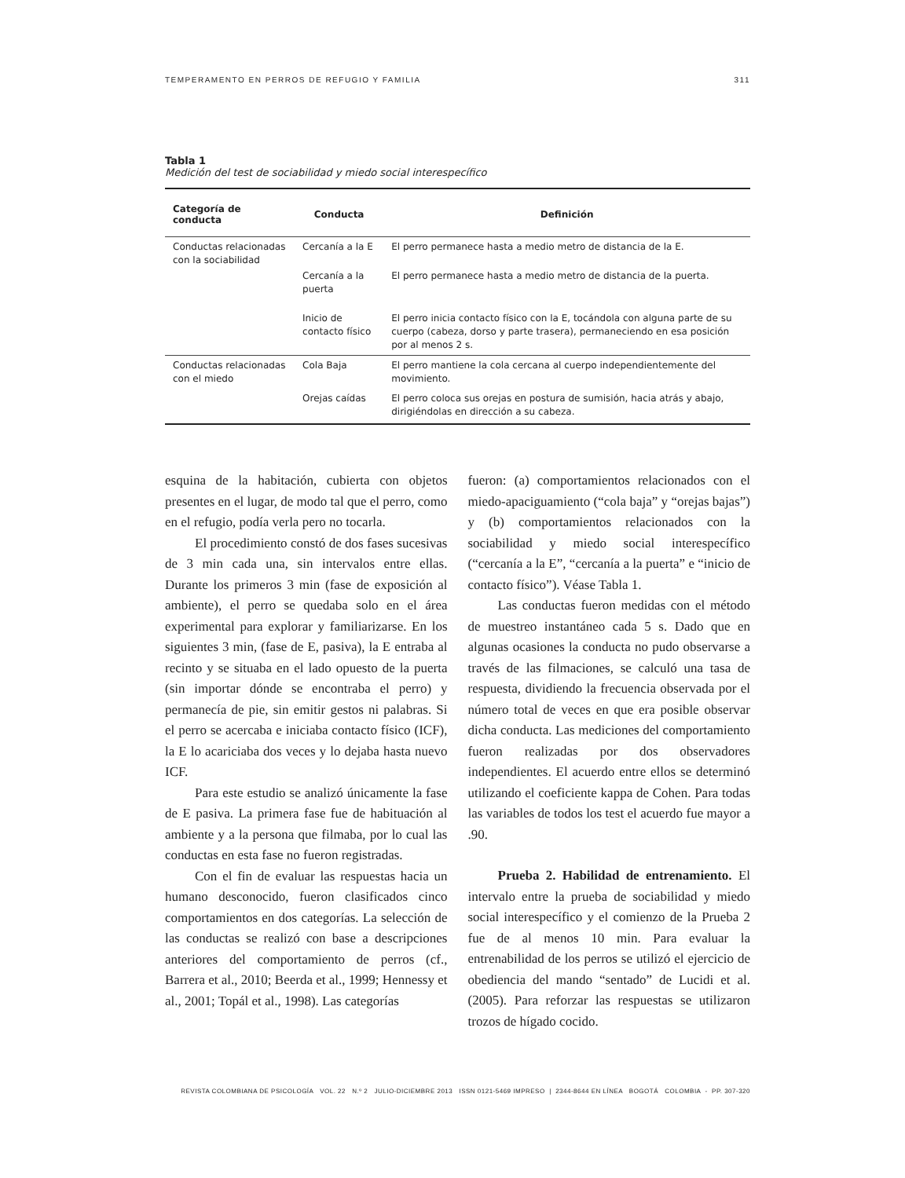TEMPERAMENTO EN PERROS DE REFUGIO Y FAMILIA 311
Tabla 1
Medición del test de sociabilidad y miedo social interespecífico
| Categoría de conducta | Conducta | Definición |
| --- | --- | --- |
| Conductas relacionadas con la sociabilidad | Cercanía a la E | El perro permanece hasta a medio metro de distancia de la E. |
| | Cercanía a la puerta | El perro permanece hasta a medio metro de distancia de la puerta. |
| | Inicio de contacto físico | El perro inicia contacto físico con la E, tocándola con alguna parte de su cuerpo (cabeza, dorso y parte trasera), permaneciendo en esa posición por al menos 2 s. |
| Conductas relacionadas con el miedo | Cola Baja | El perro mantiene la cola cercana al cuerpo independientemente del movimiento. |
| | Orejas caídas | El perro coloca sus orejas en postura de sumisión, hacia atrás y abajo, dirigiéndolas en dirección a su cabeza. |
esquina de la habitación, cubierta con objetos presentes en el lugar, de modo tal que el perro, como en el refugio, podía verla pero no tocarla.
El procedimiento constó de dos fases sucesivas de 3 min cada una, sin intervalos entre ellas. Durante los primeros 3 min (fase de exposición al ambiente), el perro se quedaba solo en el área experimental para explorar y familiarizarse. En los siguientes 3 min, (fase de E, pasiva), la E entraba al recinto y se situaba en el lado opuesto de la puerta (sin importar dónde se encontraba el perro) y permanecía de pie, sin emitir gestos ni palabras. Si el perro se acercaba e iniciaba contacto físico (ICF), la E lo acariciaba dos veces y lo dejaba hasta nuevo ICF.
Para este estudio se analizó únicamente la fase de E pasiva. La primera fase fue de habituación al ambiente y a la persona que filmaba, por lo cual las conductas en esta fase no fueron registradas.
Con el fin de evaluar las respuestas hacia un humano desconocido, fueron clasificados cinco comportamientos en dos categorías. La selección de las conductas se realizó con base a descripciones anteriores del comportamiento de perros (cf., Barrera et al., 2010; Beerda et al., 1999; Hennessy et al., 2001; Topál et al., 1998). Las categorías
fueron: (a) comportamientos relacionados con el miedo-apaciguamiento (“cola baja” y “orejas bajas”) y (b) comportamientos relacionados con la sociabilidad y miedo social interespecífico (“cercanía a la E”, “cercanía a la puerta” e “inicio de contacto físico”). Véase Tabla 1.
Las conductas fueron medidas con el método de muestreo instantáneo cada 5 s. Dado que en algunas ocasiones la conducta no pudo observarse a través de las filmaciones, se calculó una tasa de respuesta, dividiendo la frecuencia observada por el número total de veces en que era posible observar dicha conducta. Las mediciones del comportamiento fueron realizadas por dos observadores independientes. El acuerdo entre ellos se determinó utilizando el coeficiente kappa de Cohen. Para todas las variables de todos los test el acuerdo fue mayor a .90.
Prueba 2. Habilidad de entrenamiento. El intervalo entre la prueba de sociabilidad y miedo social interespecífico y el comienzo de la Prueba 2 fue de al menos 10 min. Para evaluar la entrenabilidad de los perros se utilizó el ejercicio de obediencia del mando “sentado” de Lucidi et al. (2005). Para reforzar las respuestas se utilizaron trozos de hígado cocido.
REVISTA COLOMBIANA DE PSICOLOGÍA VOL. 22 N.º 2 JULIO-DICIEMBRE 2013 ISSN 0121-5469 IMPRESO | 2344-8644 EN LÍNEA BOGOTÁ COLOMBIA - PP. 307-320